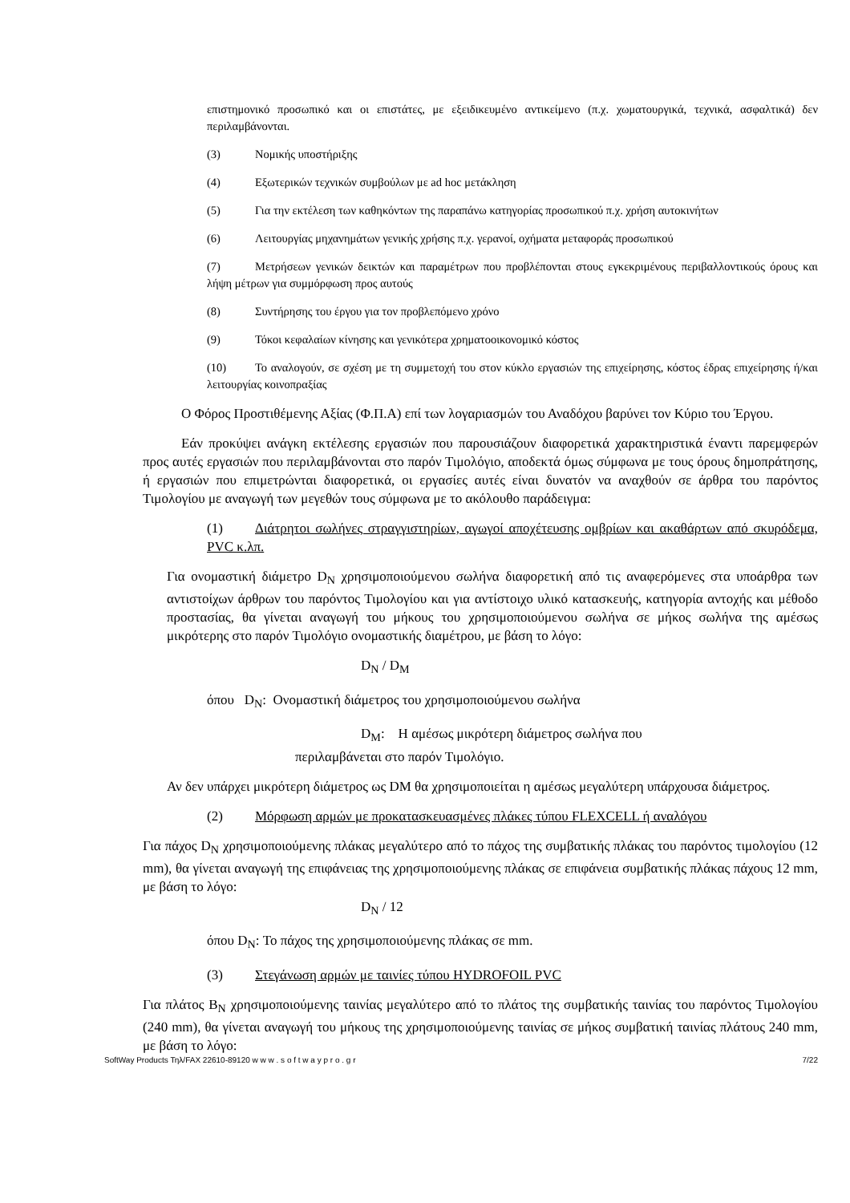επιστημονικό προσωπικό και οι επιστάτες, με εξειδικευμένο αντικείμενο (π.χ. χωματουργικά, τεχνικά, ασφαλτικά) δεν περιλαμβάνονται.
(3) Νομικής υποστήριξης
(4) Εξωτερικών τεχνικών συμβούλων με ad hoc μετάκληση
(5) Για την εκτέλεση των καθηκόντων της παραπάνω κατηγορίας προσωπικού π.χ. χρήση αυτοκινήτων
(6) Λειτουργίας μηχανημάτων γενικής χρήσης π.χ. γερανοί, οχήματα μεταφοράς προσωπικού
(7) Μετρήσεων γενικών δεικτών και παραμέτρων που προβλέπονται στους εγκεκριμένους περιβαλλοντικούς όρους και λήψη μέτρων για συμμόρφωση προς αυτούς
(8) Συντήρησης του έργου για τον προβλεπόμενο χρόνο
(9) Τόκοι κεφαλαίων κίνησης και γενικότερα χρηματοοικονομικό κόστος
(10) Το αναλογούν, σε σχέση με τη συμμετοχή του στον κύκλο εργασιών της επιχείρησης, κόστος έδρας επιχείρησης ή/και λειτουργίας κοινοπραξίας
Ο Φόρος Προστιθέμενης Αξίας (Φ.Π.Α) επί των λογαριασμών του Αναδόχου βαρύνει τον Κύριο του Έργου.
Εάν προκύψει ανάγκη εκτέλεσης εργασιών που παρουσιάζουν διαφορετικά χαρακτηριστικά έναντι παρεμφερών προς αυτές εργασιών που περιλαμβάνονται στο παρόν Τιμολόγιο, αποδεκτά όμως σύμφωνα με τους όρους δημοπράτησης, ή εργασιών που επιμετρώνται διαφορετικά, οι εργασίες αυτές είναι δυνατόν να αναχθούν σε άρθρα του παρόντος Τιμολογίου με αναγωγή των μεγεθών τους σύμφωνα με το ακόλουθο παράδειγμα:
(1) Διάτρητοι σωλήνες στραγγιστηρίων, αγωγοί αποχέτευσης ομβρίων και ακαθάρτων από σκυρόδεμα, PVC κ.λπ.
Για ονομαστική διάμετρο D<sub>N</sub> χρησιμοποιούμενου σωλήνα διαφορετική από τις αναφερόμενες στα υποάρθρα των αντιστοίχων άρθρων του παρόντος Τιμολογίου και για αντίστοιχο υλικό κατασκευής, κατηγορία αντοχής και μέθοδο προστασίας, θα γίνεται αναγωγή του μήκους του χρησιμοποιούμενου σωλήνα σε μήκος σωλήνα της αμέσως μικρότερης στο παρόν Τιμολόγιο ονομαστικής διαμέτρου, με βάση το λόγο:
D<sub>N</sub> / D<sub>M</sub>
όπου D<sub>N</sub>: Ονομαστική διάμετρος του χρησιμοποιούμενου σωλήνα
D<sub>M</sub>: Η αμέσως μικρότερη διάμετρος σωλήνα που
περιλαμβάνεται στο παρόν Τιμολόγιο.
Αν δεν υπάρχει μικρότερη διάμετρος ως DM θα χρησιμοποιείται η αμέσως μεγαλύτερη υπάρχουσα διάμετρος.
(2) Μόρφωση αρμών με προκατασκευασμένες πλάκες τύπου FLEXCELL ή αναλόγου
Για πάχος D<sub>N</sub> χρησιμοποιούμενης πλάκας μεγαλύτερο από το πάχος της συμβατικής πλάκας του παρόντος τιμολογίου (12 mm), θα γίνεται αναγωγή της επιφάνειας της χρησιμοποιούμενης πλάκας σε επιφάνεια συμβατικής πλάκας πάχους 12 mm, με βάση το λόγο:
D<sub>N</sub> / 12
όπου D<sub>N</sub>: Το πάχος της χρησιμοποιούμενης πλάκας σε mm.
(3) Στεγάνωση αρμών με ταινίες τύπου HYDROFOIL PVC
Για πλάτος B<sub>N</sub> χρησιμοποιούμενης ταινίας μεγαλύτερο από το πλάτος της συμβατικής ταινίας του παρόντος Τιμολογίου (240 mm), θα γίνεται αναγωγή του μήκους της χρησιμοποιούμενης ταινίας σε μήκος συμβατική ταινίας πλάτους 240 mm, με βάση το λόγο:
SoftWay Products Τηλ/FAX 22610-89120 w w w . s o f t w a y p r o . g r 7/22